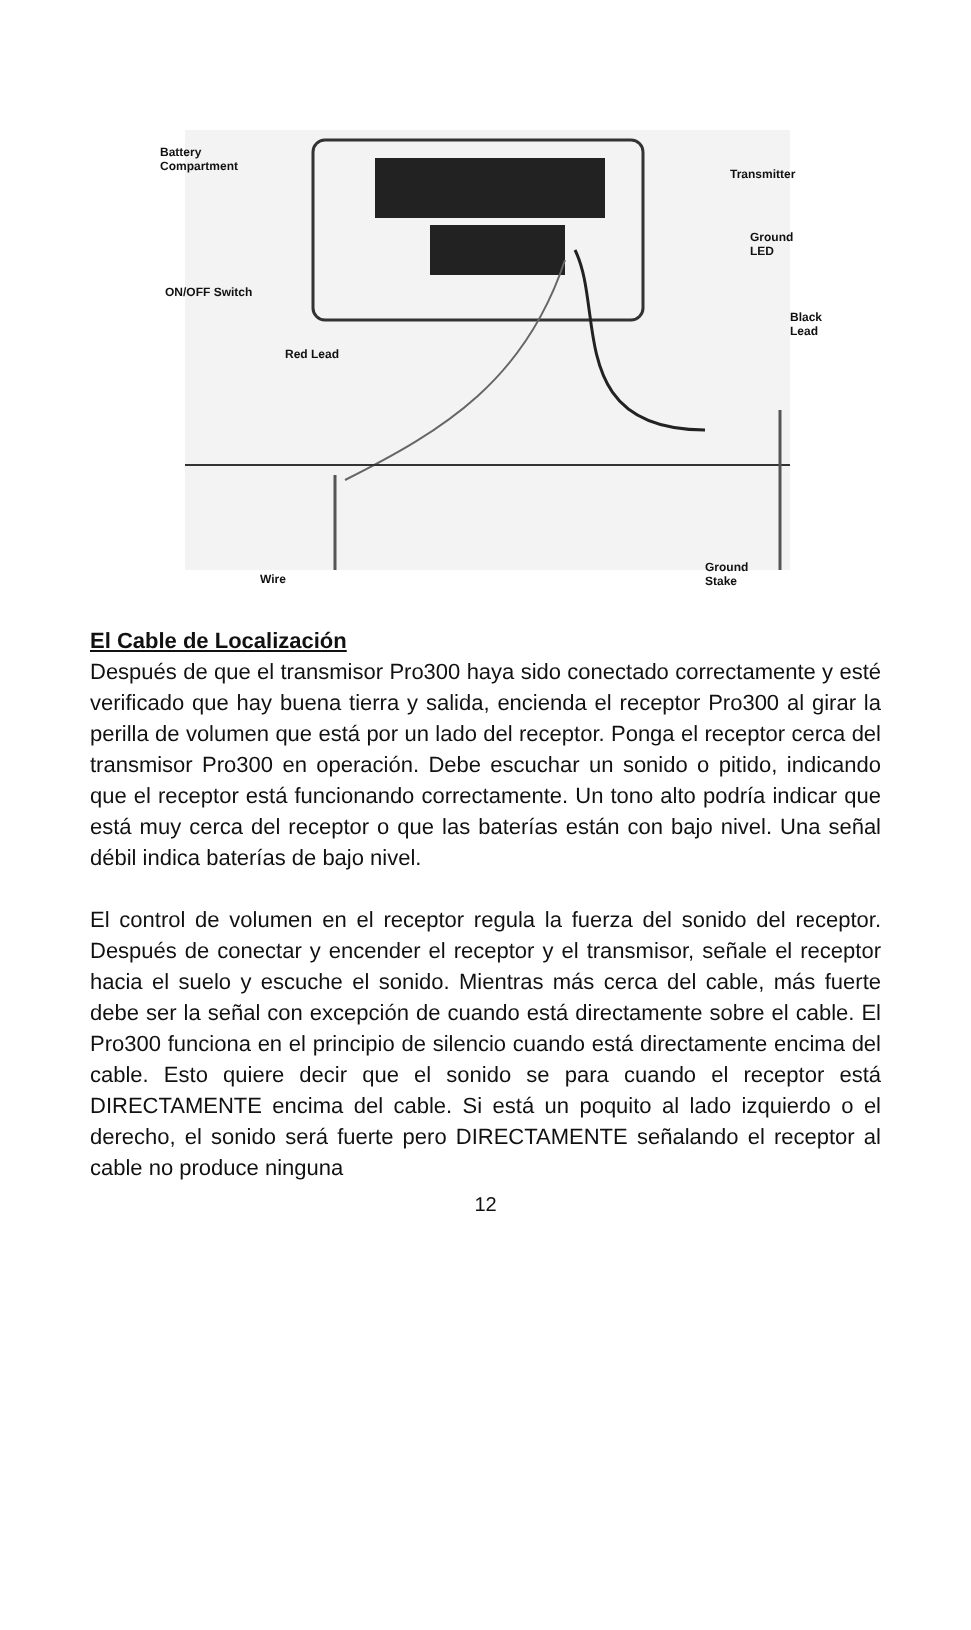Battery
Compartment
Transmitter
Ground LED
ON/OFF Switch
Black Lead
Red Lead
Wire
Ground
Stake
El Cable de Localización
Después de que el transmisor Pro300 haya sido conectado correctamente y esté verificado que hay buena tierra y salida, encienda el receptor Pro300 al girar la perilla de volumen que está por un lado del receptor. Ponga el receptor cerca del transmisor Pro300 en operación. Debe escuchar un sonido o pitido, indicando que el receptor está funcionando correctamente. Un tono alto podría indicar que está muy cerca del receptor o que las baterías están con bajo nivel. Una señal débil indica baterías de bajo nivel.
El control de volumen en el receptor regula la fuerza del sonido del receptor. Después de conectar y encender el receptor y el transmisor, señale el receptor hacia el suelo y escuche el sonido. Mientras más cerca del cable, más fuerte debe ser la señal con excepción de cuando está directamente sobre el cable. El Pro300 funciona en el principio de silencio cuando está directamente encima del cable. Esto quiere decir que el sonido se para cuando el receptor está DIRECTAMENTE encima del cable. Si está un poquito al lado izquierdo o el derecho, el sonido será fuerte pero DIRECTAMENTE señalando el receptor al cable no produce ninguna
12